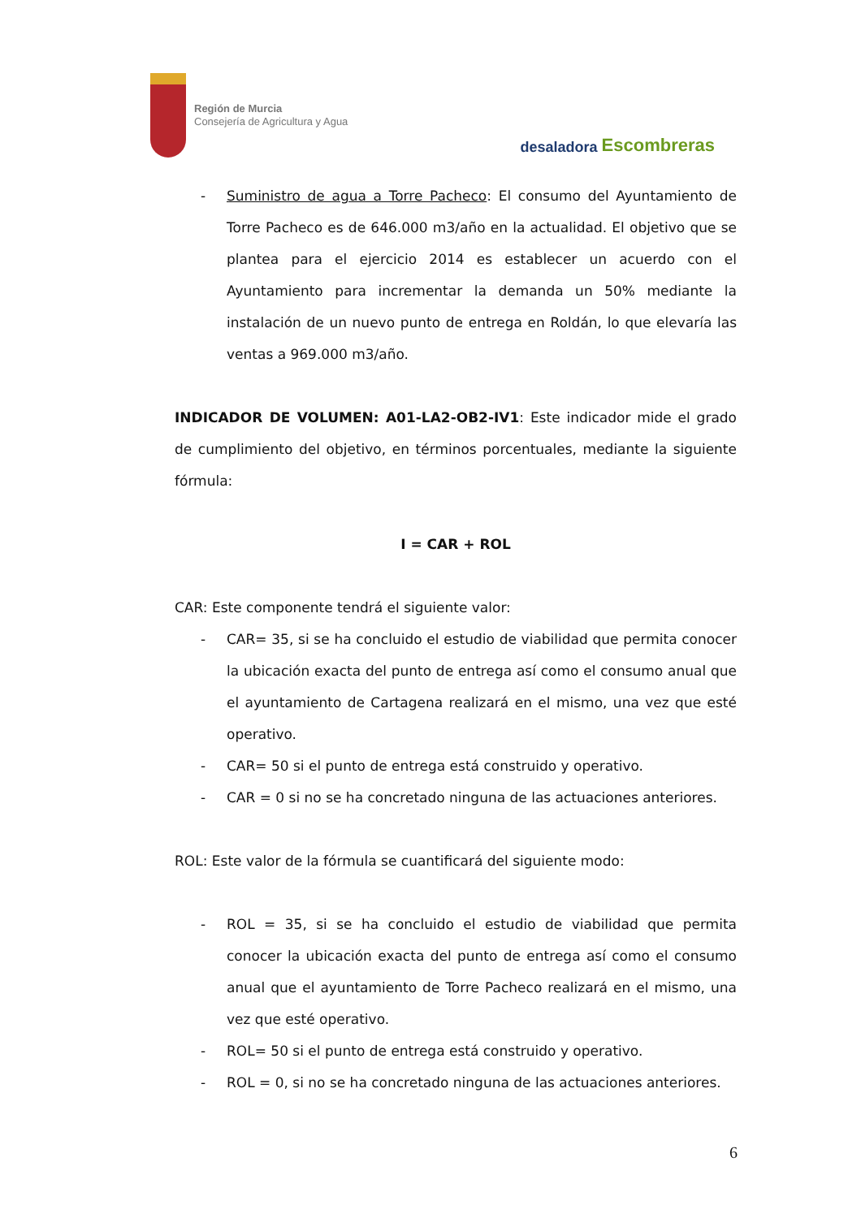Región de Murcia
Consejería de Agricultura y Agua
desaladora Escombreras
- Suministro de agua a Torre Pacheco: El consumo del Ayuntamiento de Torre Pacheco es de 646.000 m3/año en la actualidad. El objetivo que se plantea para el ejercicio 2014 es establecer un acuerdo con el Ayuntamiento para incrementar la demanda un 50% mediante la instalación de un nuevo punto de entrega en Roldán, lo que elevaría las ventas a 969.000 m3/año.
INDICADOR DE VOLUMEN: A01-LA2-OB2-IV1: Este indicador mide el grado de cumplimiento del objetivo, en términos porcentuales, mediante la siguiente fórmula:
I = CAR + ROL
CAR: Este componente tendrá el siguiente valor:
- CAR= 35, si se ha concluido el estudio de viabilidad que permita conocer la ubicación exacta del punto de entrega así como el consumo anual que el ayuntamiento de Cartagena realizará en el mismo, una vez que esté operativo.
- CAR= 50 si el punto de entrega está construido y operativo.
- CAR = 0 si no se ha concretado ninguna de las actuaciones anteriores.
ROL: Este valor de la fórmula se cuantificará del siguiente modo:
- ROL = 35, si se ha concluido el estudio de viabilidad que permita conocer la ubicación exacta del punto de entrega así como el consumo anual que el ayuntamiento de Torre Pacheco realizará en el mismo, una vez que esté operativo.
- ROL= 50 si el punto de entrega está construido y operativo.
- ROL = 0, si no se ha concretado ninguna de las actuaciones anteriores.
6